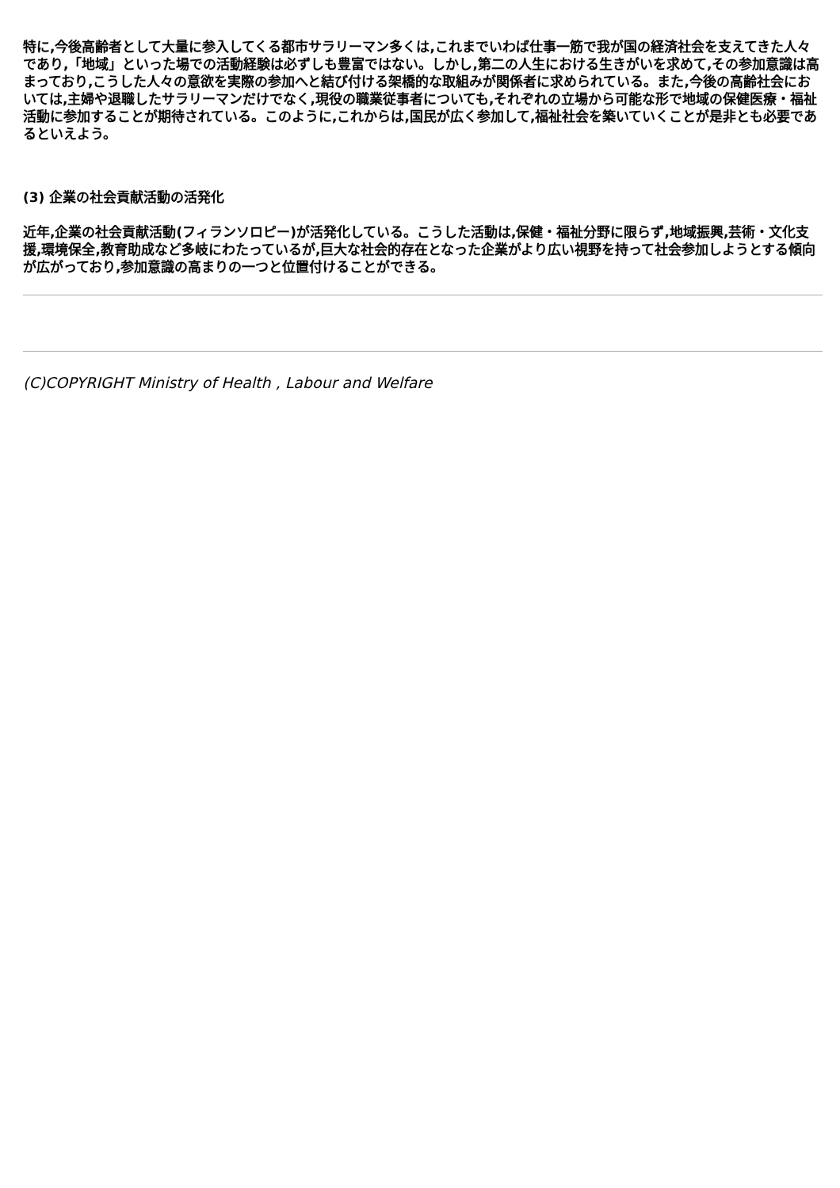特に,今後高齢者として大量に参入してくる都市サラリーマン多くは,これまでいわば仕事一筋で我が国の経済社会を支えてきた人々であり,「地域」といった場での活動経験は必ずしも豊富ではない。しかし,第二の人生における生きがいを求めて,その参加意識は高まっており,こうした人々の意欲を実際の参加へと結び付ける架橋的な取組みが関係者に求められている。また,今後の高齢社会においては,主婦や退職したサラリーマンだけでなく,現役の職業従事者についても,それぞれの立場から可能な形で地域の保健医療・福祉活動に参加することが期待されている。このように,これからは,国民が広く参加して,福祉社会を築いていくことが是非とも必要であるといえよう。
(3) 企業の社会貢献活動の活発化
近年,企業の社会貢献活動(フィランソロピー)が活発化している。こうした活動は,保健・福祉分野に限らず,地域振興,芸術・文化支援,環境保全,教育助成など多岐にわたっているが,巨大な社会的存在となった企業がより広い視野を持って社会参加しようとする傾向が広がっており,参加意識の高まりの一つと位置付けることができる。
(C)COPYRIGHT Ministry of Health , Labour and Welfare